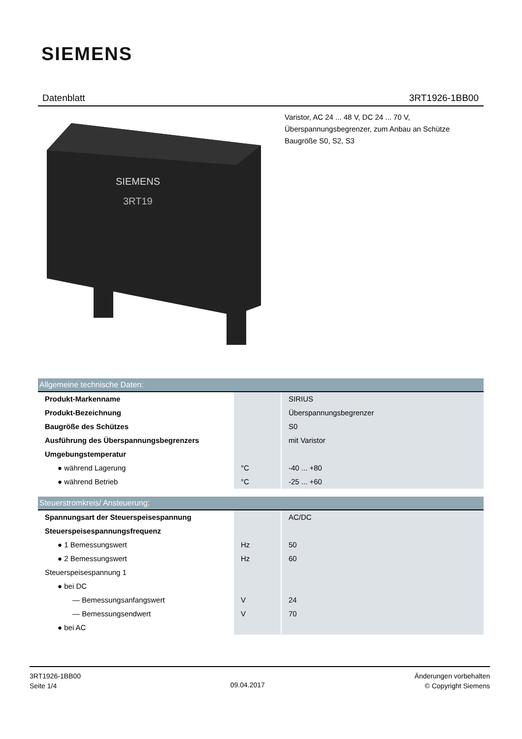SIEMENS
Datenblatt 3RT1926-1BB00
Varistor, AC 24 ... 48 V, DC 24 ... 70 V,
Überspannungsbegrenzer, zum Anbau an Schütze
Baugröße S0, S2, S3
SIEMENS
3RT19
| Allgemeine technische Daten: | | |
| --- | --- | --- |
| Produkt-Markenname | | SIRIUS |
| Produkt-Bezeichnung | | Überspannungsbegrenzer |
| Baugröße des Schützes | | S0 |
| Ausführung des Überspannungsbegrenzers | | mit Varistor |
| Umgebungstemperatur | | |
| ● während Lagerung | °C | -40 ... +80 |
| ● während Betrieb | °C | -25 ... +60 |
| Steuerstromkreis/ Ansteuerung: | | |
| --- | --- | --- |
| Spannungsart der Steuerspeisespannung | | AC/DC |
| Steuerspeisespannungsfrequenz | | |
| ● 1 Bemessungswert | Hz | 50 |
| ● 2 Bemessungswert | Hz | 60 |
| Steuerspeisespannung 1 | | |
| ● bei DC | | |
| — Bemessungsanfangswert | V | 24 |
| — Bemessungsendwert | V | 70 |
| ● bei AC | | |
3RT1926-1BB00
Seite 1/4
09.04.2017
Änderungen vorbehalten
© Copyright Siemens